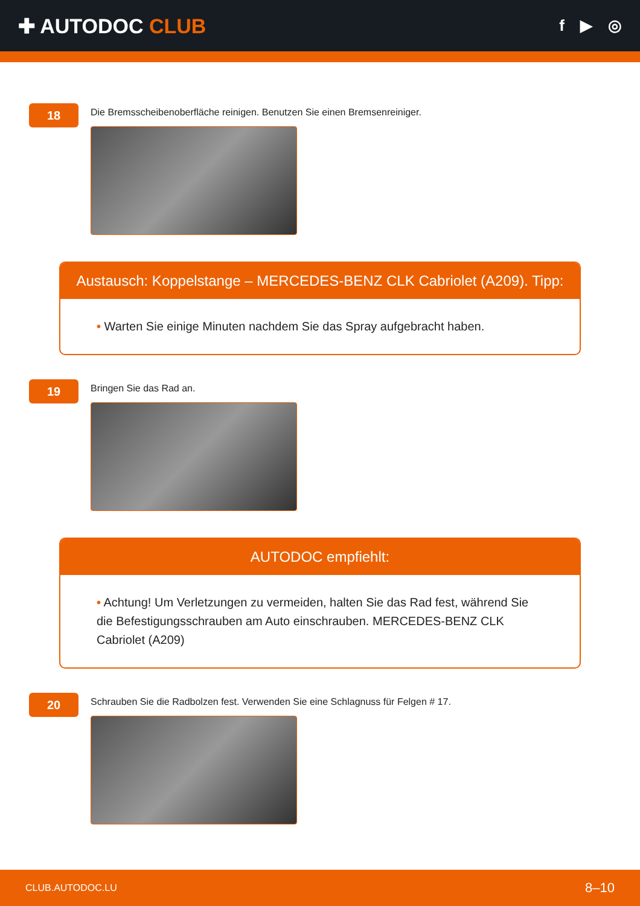✚ AUTODOC CLUB
f ▶ ◎
18
Die Bremsscheibenoberfläche reinigen. Benutzen Sie einen Bremsenreiniger.
Austausch: Koppelstange – MERCEDES-BENZ CLK Cabriolet (A209). Tipp:
• Warten Sie einige Minuten nachdem Sie das Spray aufgebracht haben.
19
Bringen Sie das Rad an.
AUTODOC empfiehlt:
• Achtung! Um Verletzungen zu vermeiden, halten Sie das Rad fest, während Sie die Befestigungsschrauben am Auto einschrauben. MERCEDES-BENZ CLK Cabriolet (A209)
20
Schrauben Sie die Radbolzen fest. Verwenden Sie eine Schlagnuss für Felgen # 17.
CLUB.AUTODOC.LU 8–10